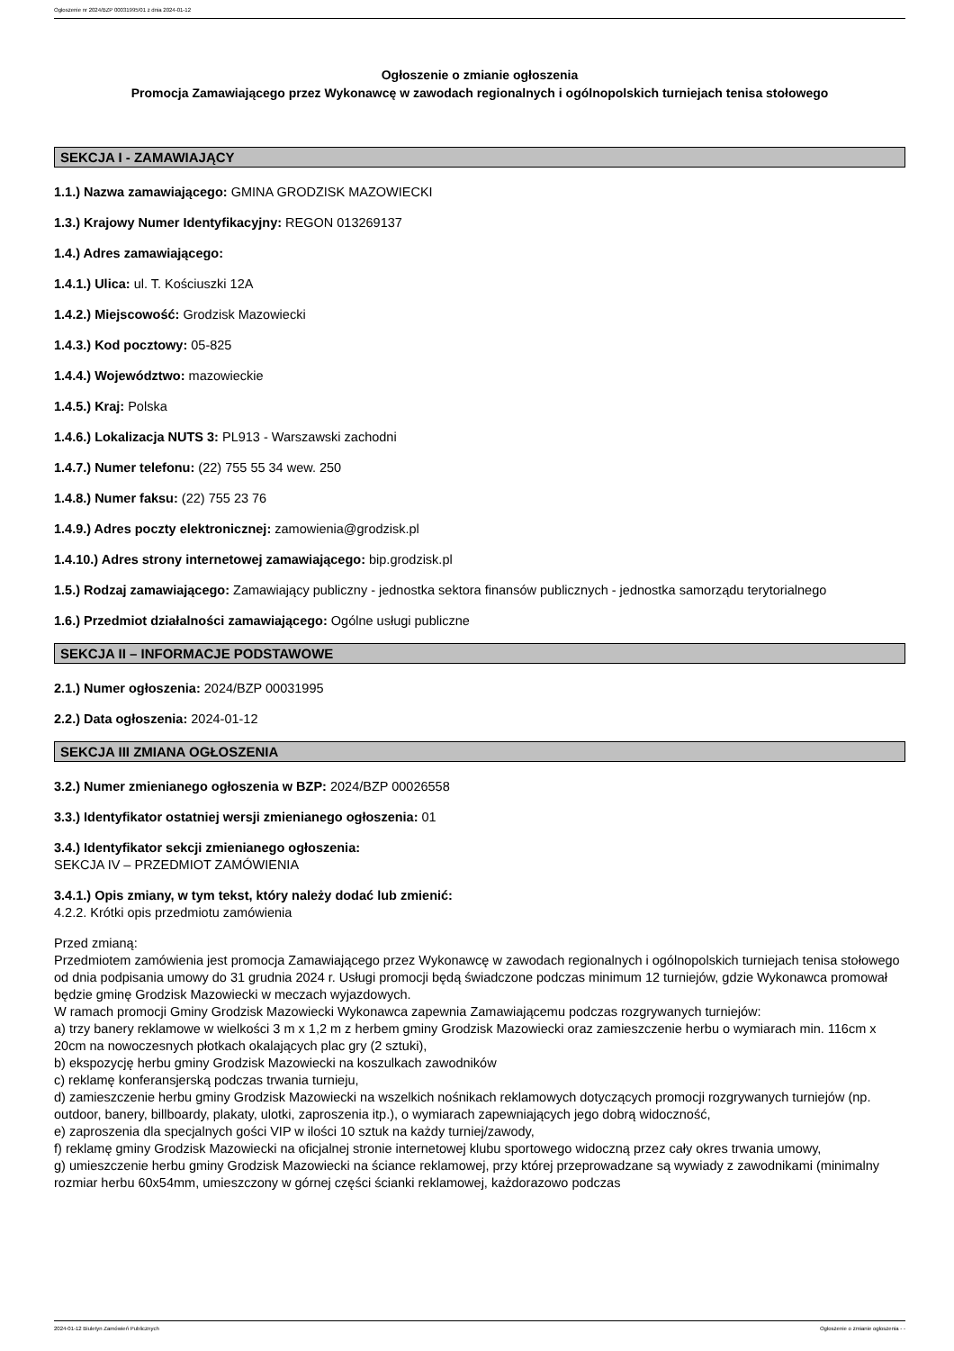Ogłoszenie nr 2024/BZP 00031995/01 z dnia 2024-01-12
Ogłoszenie o zmianie ogłoszenia
Promocja Zamawiającego przez Wykonawcę w zawodach regionalnych i ogólnopolskich turniejach tenisa stołowego
SEKCJA I - ZAMAWIAJĄCY
1.1.) Nazwa zamawiającego: GMINA GRODZISK MAZOWIECKI
1.3.) Krajowy Numer Identyfikacyjny: REGON 013269137
1.4.) Adres zamawiającego:
1.4.1.) Ulica: ul. T. Kościuszki 12A
1.4.2.) Miejscowość: Grodzisk Mazowiecki
1.4.3.) Kod pocztowy: 05-825
1.4.4.) Województwo: mazowieckie
1.4.5.) Kraj: Polska
1.4.6.) Lokalizacja NUTS 3: PL913 - Warszawski zachodni
1.4.7.) Numer telefonu: (22) 755 55 34 wew. 250
1.4.8.) Numer faksu: (22) 755 23 76
1.4.9.) Adres poczty elektronicznej: zamowienia@grodzisk.pl
1.4.10.) Adres strony internetowej zamawiającego: bip.grodzisk.pl
1.5.) Rodzaj zamawiającego: Zamawiający publiczny - jednostka sektora finansów publicznych - jednostka samorządu terytorialnego
1.6.) Przedmiot działalności zamawiającego: Ogólne usługi publiczne
SEKCJA II – INFORMACJE PODSTAWOWE
2.1.) Numer ogłoszenia: 2024/BZP 00031995
2.2.) Data ogłoszenia: 2024-01-12
SEKCJA III ZMIANA OGŁOSZENIA
3.2.) Numer zmienianego ogłoszenia w BZP: 2024/BZP 00026558
3.3.) Identyfikator ostatniej wersji zmienianego ogłoszenia: 01
3.4.) Identyfikator sekcji zmienianego ogłoszenia:
SEKCJA IV – PRZEDMIOT ZAMÓWIENIA
3.4.1.) Opis zmiany, w tym tekst, który należy dodać lub zmienić:
4.2.2. Krótki opis przedmiotu zamówienia
Przed zmianą:
Przedmiotem zamówienia jest promocja Zamawiającego przez Wykonawcę w zawodach regionalnych i ogólnopolskich turniejach tenisa stołowego od dnia podpisania umowy do 31 grudnia 2024 r. Usługi promocji będą świadczone podczas minimum 12 turniejów, gdzie Wykonawca promował będzie gminę Grodzisk Mazowiecki w meczach wyjazdowych.
W ramach promocji Gminy Grodzisk Mazowiecki Wykonawca zapewnia Zamawiającemu podczas rozgrywanych turniejów:
a) trzy banery reklamowe w wielkości 3 m x 1,2 m z herbem gminy Grodzisk Mazowiecki oraz zamieszczenie herbu o wymiarach min. 116cm x 20cm na nowoczesnych płotkach okalających plac gry (2 sztuki),
b) ekspozycję herbu gminy Grodzisk Mazowiecki na koszulkach zawodników
c) reklamę konferansjerską podczas trwania turnieju,
d) zamieszczenie herbu gminy Grodzisk Mazowiecki na wszelkich nośnikach reklamowych dotyczących promocji rozgrywanych turniejów (np. outdoor, banery, billboardy, plakaty, ulotki, zaproszenia itp.), o wymiarach zapewniających jego dobrą widoczność,
e) zaproszenia dla specjalnych gości VIP w ilości 10 sztuk na każdy turniej/zawody,
f) reklamę gminy Grodzisk Mazowiecki na oficjalnej stronie internetowej klubu sportowego widoczną przez cały okres trwania umowy,
g) umieszczenie herbu gminy Grodzisk Mazowiecki na ściance reklamowej, przy której przeprowadzane są wywiady z zawodnikami (minimalny rozmiar herbu 60x54mm, umieszczony w górnej części ścianki reklamowej, każdorazowo podczas
2024-01-12 Biuletyn Zamówień Publicznych Ogłoszenie o zmianie ogłoszenia - -